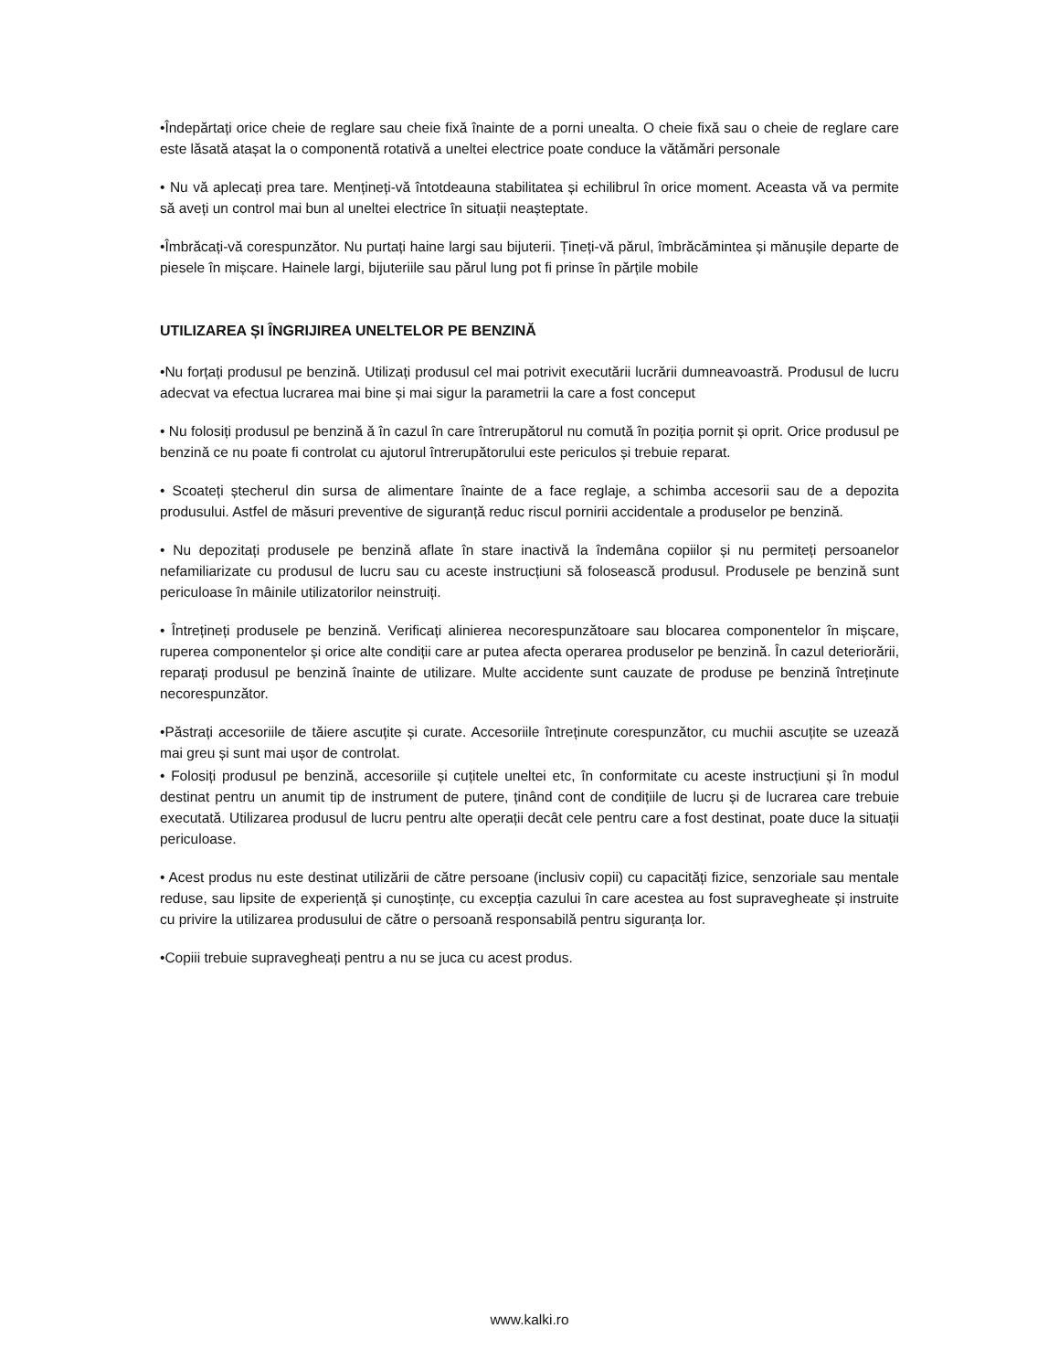•Îndepărtați orice cheie de reglare sau cheie fixă înainte de a porni unealta. O cheie fixă sau o cheie de reglare care este lăsată atașat la o componentă rotativă a uneltei electrice poate conduce la vătămări personale
• Nu vă aplecați prea tare. Mențineți-vă întotdeauna stabilitatea și echilibrul în orice moment. Aceasta vă va permite să aveți un control mai bun al uneltei electrice în situații neașteptate.
•Îmbrăcați-vă corespunzător. Nu purtați haine largi sau bijuterii. Țineți-vă părul, îmbrăcămintea și mănușile departe de piesele în mișcare. Hainele largi, bijuteriile sau părul lung pot fi prinse în părțile mobile
UTILIZAREA ȘI ÎNGRIJIREA UNELTELOR PE BENZINĂ
•Nu forțați produsul pe benzină. Utilizați produsul cel mai potrivit executării lucrării dumneavoastră. Produsul de lucru adecvat va efectua lucrarea mai bine și mai sigur la parametrii la care a fost conceput
• Nu folosiți produsul pe benzină ă în cazul în care întrerupătorul nu comută în poziția pornit și oprit. Orice produsul pe benzină ce nu poate fi controlat cu ajutorul întrerupătorului este periculos și trebuie reparat.
• Scoateți ștecherul din sursa de alimentare înainte de a face reglaje, a schimba accesorii sau de a depozita produsului. Astfel de măsuri preventive de siguranță reduc riscul pornirii accidentale a produselor pe benzină.
• Nu depozitați produsele pe benzină aflate în stare inactivă la îndemâna copiilor și nu permiteți persoanelor nefamiliarizate cu produsul de lucru sau cu aceste instrucțiuni să folosească produsul. Produsele pe benzină sunt periculoase în mâinile utilizatorilor neinstruiți.
• Întrețineți produsele pe benzină. Verificați alinierea necorespunzătoare sau blocarea componentelor în mișcare, ruperea componentelor și orice alte condiții care ar putea afecta operarea produselor pe benzină. În cazul deteriorării, reparați produsul pe benzină înainte de utilizare. Multe accidente sunt cauzate de produse pe benzină întreținute necorespunzător.
•Păstrați accesoriile de tăiere ascuțite și curate. Accesoriile întreținute corespunzător, cu muchii ascuțite se uzează mai greu și sunt mai ușor de controlat.
• Folosiți produsul pe benzină, accesoriile și cuțitele uneltei etc, în conformitate cu aceste instrucțiuni și în modul destinat pentru un anumit tip de instrument de putere, ținând cont de condițiile de lucru și de lucrarea care trebuie executată. Utilizarea produsul de lucru pentru alte operații decât cele pentru care a fost destinat, poate duce la situații periculoase.
• Acest produs nu este destinat utilizării de către persoane (inclusiv copii) cu capacități fizice, senzoriale sau mentale reduse, sau lipsite de experiență și cunoștințe, cu excepția cazului în care acestea au fost supravegheate și instruite cu privire la utilizarea produsului de către o persoană responsabilă pentru siguranța lor.
•Copiii trebuie supravegheați pentru a nu se juca cu acest produs.
www.kalki.ro